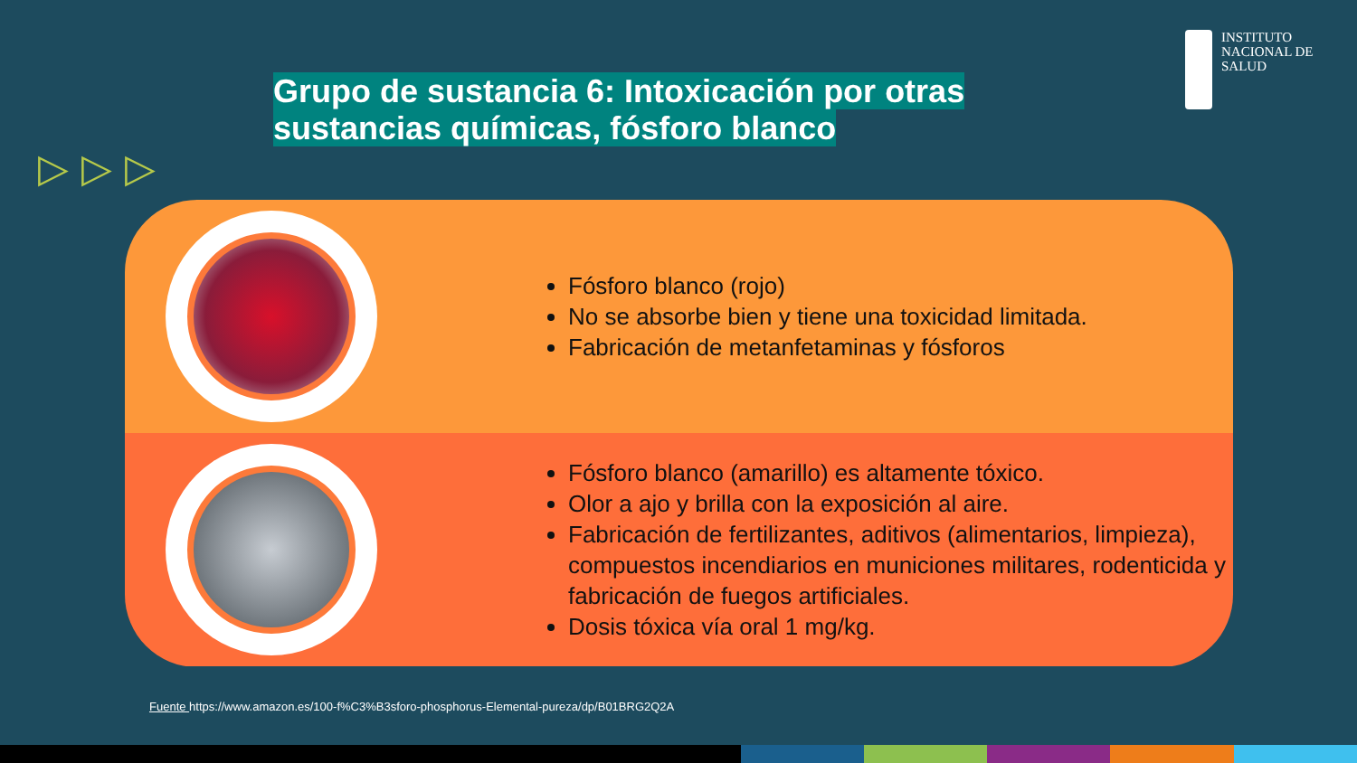INSTITUTO
NACIONAL DE
SALUD
Grupo de sustancia 6: Intoxicación por otras
sustancias químicas, fósforo blanco
▷▷▷
Fósforo blanco (rojo)
No se absorbe bien y tiene una toxicidad limitada.
Fabricación de metanfetaminas y fósforos
Fósforo blanco (amarillo) es altamente tóxico.
Olor a ajo y brilla con la exposición al aire.
Fabricación de fertilizantes, aditivos (alimentarios, limpieza), compuestos incendiarios en municiones militares, rodenticida y fabricación de fuegos artificiales.
Dosis tóxica vía oral 1 mg/kg.
Fuente https://www.amazon.es/100-f%C3%B3sforo-phosphorus-Elemental-pureza/dp/B01BRG2Q2A